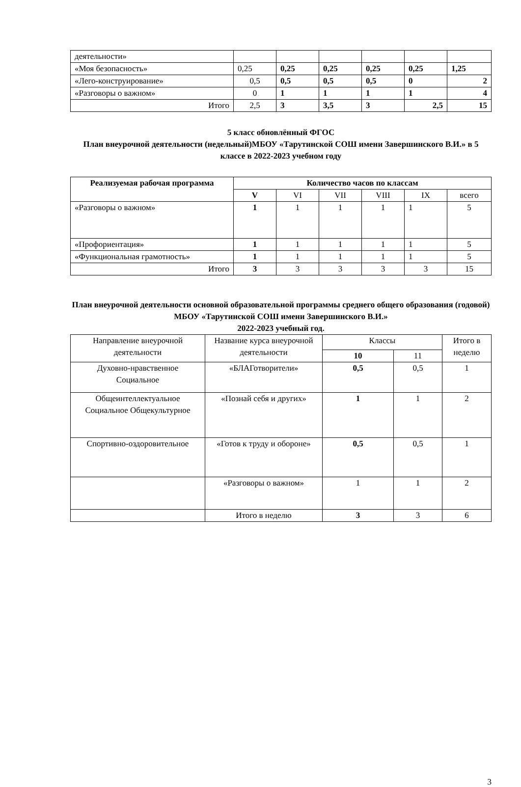| деятельности» | | | | | | |
| «Моя безопасность» | 0,25 | 0,25 | 0,25 | 0,25 | 0,25 | 1,25 |
| «Лего-конструирование» | 0,5 | 0,5 | 0,5 | 0,5 | 0 | 2 |
| «Разговоры о важном» | 0 | 1 | 1 | 1 | 1 | 4 |
| Итого | 2,5 | 3 | 3,5 | 3 | 2,5 | 15 |
5 класс обновлённый ФГОС
План внеурочной деятельности (недельный)МБОУ «Тарутинской СОШ имени Завершинского В.И.» в 5 классе в 2022-2023 учебном году
| Реализуемая рабочая программа | Количество часов по классам | | | | | |
| --- | --- | --- | --- | --- | --- | --- |
| | V | VI | VII | VIII | IX | всего |
| «Разговоры о важном» | 1 | 1 | 1 | 1 | 1 | 5 |
| «Профориентация» | 1 | 1 | 1 | 1 | 1 | 5 |
| «Функциональная грамотность» | 1 | 1 | 1 | 1 | 1 | 5 |
| Итого | 3 | 3 | 3 | 3 | 3 | 15 |
План внеурочной деятельности основной образовательной программы среднего общего образования (годовой) МБОУ «Тарутинской СОШ имени Завершинского В.И.»
2022-2023 учебный год.
| Направление внеурочной деятельности | Название курса внеурочной деятельности | Классы | | Итого в неделю |
| | | 10 | 11 | |
| Духовно-нравственное Социальное | «БЛАГотворители» | 0,5 | 0,5 | 1 |
| Общеинтеллектуальное Социальное Общекультурное | «Познай себя и других» | 1 | 1 | 2 |
| Спортивно-оздоровительное | «Готов к труду и обороне» | 0,5 | 0,5 | 1 |
| | «Разговоры о важном» | 1 | 1 | 2 |
| | Итого в неделю | 3 | 3 | 6 |
3